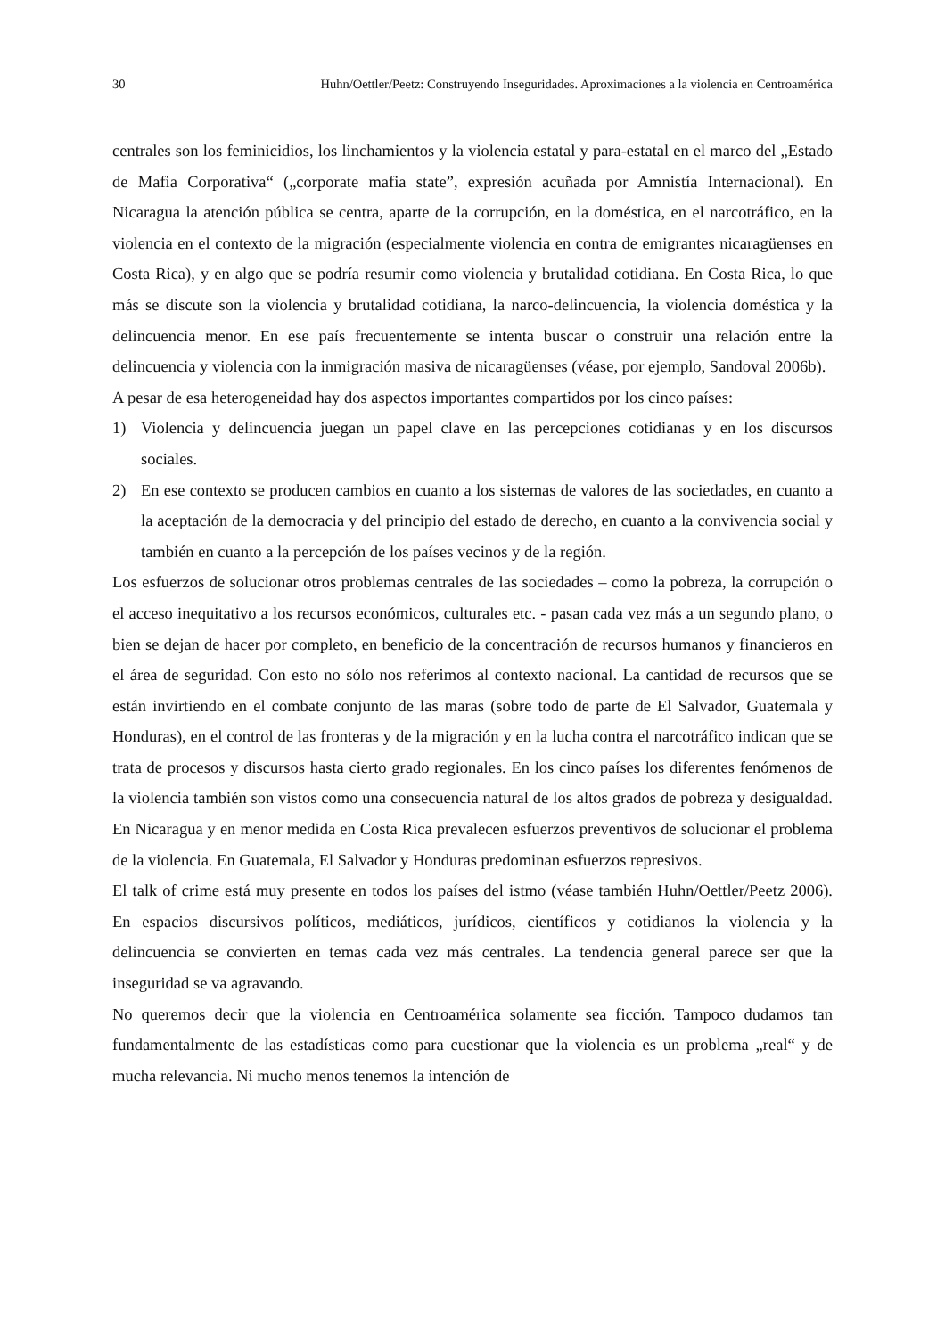30 Huhn/Oettler/Peetz: Construyendo Inseguridades. Aproximaciones a la violencia en Centroamérica
centrales son los feminicidios, los linchamientos y la violencia estatal y para-estatal en el marco del „Estado de Mafia Corporativa“ („corporate mafia state”, expresión acuñada por Amnistía Internacional). En Nicaragua la atención pública se centra, aparte de la corrupción, en la doméstica, en el narcotráfico, en la violencia en el contexto de la migración (especialmente violencia en contra de emigrantes nicaragüenses en Costa Rica), y en algo que se podría resumir como violencia y brutalidad cotidiana. En Costa Rica, lo que más se discute son la violencia y brutalidad cotidiana, la narco-delincuencia, la violencia doméstica y la delincuencia menor. En ese país frecuentemente se intenta buscar o construir una relación entre la delincuencia y violencia con la inmigración masiva de nicaragüenses (véase, por ejemplo, Sandoval 2006b).
A pesar de esa heterogeneidad hay dos aspectos importantes compartidos por los cinco países:
1) Violencia y delincuencia juegan un papel clave en las percepciones cotidianas y en los discursos sociales.
2) En ese contexto se producen cambios en cuanto a los sistemas de valores de las sociedades, en cuanto a la aceptación de la democracia y del principio del estado de derecho, en cuanto a la convivencia social y también en cuanto a la percepción de los países vecinos y de la región.
Los esfuerzos de solucionar otros problemas centrales de las sociedades – como la pobreza, la corrupción o el acceso inequitativo a los recursos económicos, culturales etc. - pasan cada vez más a un segundo plano, o bien se dejan de hacer por completo, en beneficio de la concentración de recursos humanos y financieros en el área de seguridad. Con esto no sólo nos referimos al contexto nacional. La cantidad de recursos que se están invirtiendo en el combate conjunto de las maras (sobre todo de parte de El Salvador, Guatemala y Honduras), en el control de las fronteras y de la migración y en la lucha contra el narcotráfico indican que se trata de procesos y discursos hasta cierto grado regionales. En los cinco países los diferentes fenómenos de la violencia también son vistos como una consecuencia natural de los altos grados de pobreza y desigualdad. En Nicaragua y en menor medida en Costa Rica prevalecen esfuerzos preventivos de solucionar el problema de la violencia. En Guatemala, El Salvador y Honduras predominan esfuerzos represivos.
El talk of crime está muy presente en todos los países del istmo (véase también Huhn/Oettler/Peetz 2006). En espacios discursivos políticos, mediáticos, jurídicos, científicos y cotidianos la violencia y la delincuencia se convierten en temas cada vez más centrales. La tendencia general parece ser que la inseguridad se va agravando.
No queremos decir que la violencia en Centroamérica solamente sea ficción. Tampoco dudamos tan fundamentalmente de las estadísticas como para cuestionar que la violencia es un problema „real“ y de mucha relevancia. Ni mucho menos tenemos la intención de